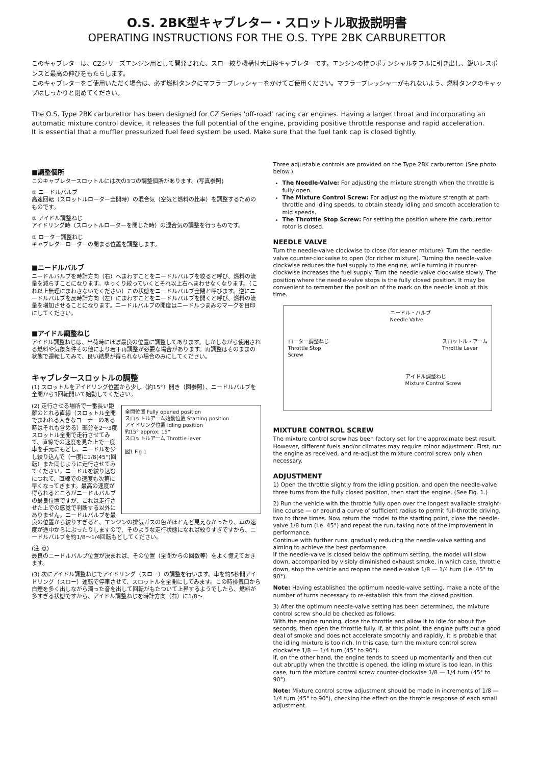O.S. 2BK型キャブレター・スロットル取扱説明書
OPERATING INSTRUCTIONS FOR THE O.S. TYPE 2BK CARBURETTOR
このキャブレターは、CZシリーズエンジン用として開発された、スロー絞り機構付大口径キャブレターです。エンジンの持つポテンシャルをフルに引き出し、鋭いレスポンスと最高の伸びをもたらします。
このキャブレターをご使用いただく場合は、必ず燃料タンクにマフラープレッシャーをかけてご使用ください。マフラープレッシャーがもれないよう、燃料タンクのキャップはしっかりと閉めてください。
The O.S. Type 2BK carburettor has been designed for CZ Series 'off-road' racing car engines. Having a larger throat and incorporating an automatic mixture control device, it releases the full potential of the engine, providing positive throttle response and rapid acceleration.
It is essential that a muffler pressurized fuel feed system be used. Make sure that the fuel tank cap is closed tightly.
■調整個所
このキャブレタースロットルには次の3つの調整個所があります。(写真参照)
① ニードルバルブ
高速回転（スロットルローター全開時）の混合気（空気と燃料の比率）を調整するためのものです。
② アイドル調整ねじ
アイドリング時（スロットルローターを閉じた時）の混合気の調整を行うものです。
③ ローター調整ねじ
キャブレターローターの閉まる位置を調整します。
■ニードルバルブ
ニードルバルブを時計方向（右）へまわすことをニードルバルブを絞ると呼び、燃料の流量を減らすことになります。ゆっくり絞っていくとそれ以上右へまわせなくなります。（これ以上無理にまわさないでください）この状態をニードルバルブ全閉と呼びます。逆にニードルバルブを反時計方向（左）にまわすことをニードルバルブを開くと呼び、燃料の流量を増加させることになります。ニードルバルブの開度はニードルつまみのマークを目印にしてください。
■アイドル調整ねじ
アイドル調整ねじは、出荷時にほぼ最良の位置に調整してあります。しかしながら使用される燃料や気象条件その他により若干再調整が必要な場合があります。再調整はそのままの状態で運転してみて、良い結果が得られない場合のみにしてください。
キャブレタースロットルの調整
(1) スロットルをアイドリング位置から少し（約15°）開き（図参照）、ニードルバルブを全閉から3回転開いて始動してください。
全開位置 Fully opened position
スロットルアーム始動位置 Starting position
アイドリング位置 Idling position
約15° approx. 15°
スロットルアーム Throttle lever
図1 Fig 1
(2) 走行させる場所で一番長い距離のとれる直線（スロットル全開でまわれる大きなコーナーのある時はそれも含める）部分を2〜3度スロットル全開で走行させてみて、直線での速度を見た上で一度車を手元にもどし、ニードルを少し絞り込んで（一度に1/8(45°)回転）また同じように走行させてみてください。ニードルを絞り込むにつれて、直線での速度も次第に早くなってきます。最高の速度が得られるところがニードルバルブの最良位置ですが、これは走行させた上での感覚で判断する以外にありません。ニードルバルブを最良の位置から絞りすぎると、エンジンの排気ガスの色がほとんど見えなかったり、車の速度が途中からにぶったりしますので、そのような走行状態になれば絞りすぎですから、ニードルバルブを約1/8〜1/4回転もどしてください。
(注 意)
最良のニードルバルブ位置が決まれば、その位置（全閉からの回数等）をよく憶えておきます。
(3) 次にアイドル調整ねじでアイドリング（スロー）の調整を行います。車を約5秒間アイドリング（スロー）運転で停車させて、スロットルを全開にしてみます。この時排気口から白煙を多く出しながら濁った音を出して回転がもたついて上昇するようでしたら、燃料が多すぎる状態ですから、アイドル調整ねじを時計方向（右）に1/8〜
Three adjustable controls are provided on the Type 2BK carburettor. (See photo below.)
The Needle-Valve: For adjusting the mixture strength when the throttle is fully open.
The Mixture Control Screw: For adjusting the mixture strength at part-throttle and idling speeds, to obtain steady idling and smooth acceleration to mid speeds.
The Throttle Stop Screw: For setting the position where the carburettor rotor is closed.
NEEDLE VALVE
Turn the needle-valve clockwise to close (for leaner mixture). Turn the needle-valve counter-clockwise to open (for richer mixture). Turning the needle-valve clockwise reduces the fuel supply to the engine, while turning it counter-clockwise increases the fuel supply. Turn the needle-valve clockwise slowly. The position where the needle-valve stops is the fully closed position. It may be convenient to remember the position of the mark on the needle knob at this time.
ニードル・バルブ
Needle Valve
ローター調整ねじ
Throttle Stop
Screw スロットル・アーム
Throttle Lever
アイドル調整ねじ
Mixture Control Screw
MIXTURE CONTROL SCREW
The mixture control screw has been factory set for the approximate best result. However, different fuels and/or climates may require minor adjustment. First, run the engine as received, and re-adjust the mixture control screw only when necessary.
ADJUSTMENT
1) Open the throttle slightly from the idling position, and open the needle-valve three turns from the fully closed position, then start the engine. (See Fig. 1.)
2) Run the vehicle with the throttle fully open over the longest available straight-line course — or around a curve of sufficient radius to permit full-throttle driving, two to three times. Now return the model to the starting point, close the needle-valve 1/8 turn (i.e. 45°) and repeat the run, taking note of the improvement in performance.
Continue with further runs, gradually reducing the needle-valve setting and aiming to achieve the best performance.
If the needle-valve is closed below the optimum setting, the model will slow down, accompanied by visibly diminished exhaust smoke, in which case, throttle down, stop the vehicle and reopen the needle-valve 1/8 — 1/4 turn (i.e. 45° to 90°).
Note: Having established the optimum needle-valve setting, make a note of the number of turns necessary to re-establish this from the closed position.
3) After the optimum needle-valve setting has been determined, the mixture control screw should be checked as follows:
With the engine running, close the throttle and allow it to idle for about five seconds, then open the throttle fully. If, at this point, the engine puffs out a good deal of smoke and does not accelerate smoothly and rapidly, it is probable that the idling mixture is too rich. In this case, turn the mixture control screw clockwise 1/8 — 1/4 turn (45° to 90°).
If, on the other hand, the engine tends to speed up momentarily and then cut out abruptly when the throttle is opened, the idling mixture is too lean. In this case, turn the mixture control screw counter-clockwise 1/8 — 1/4 turn (45° to 90°).
Note: Mixture control screw adjustment should be made in increments of 1/8 — 1/4 turn (45° to 90°), checking the effect on the throttle response of each small adjustment.